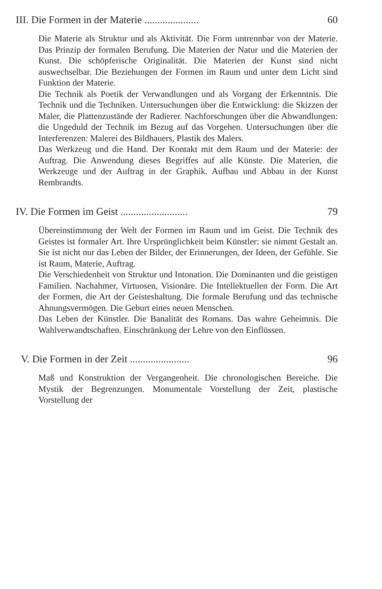III. Die Formen in der Materie ..................... 60
Die Materie als Struktur und als Aktivität. Die Form untrennbar von der Materie. Das Prinzip der formalen Berufung. Die Materien der Natur und die Materien der Kunst. Die schöpferische Originalität. Die Materien der Kunst sind nicht auswechselbar. Die Beziehungen der Formen im Raum und unter dem Licht sind Funktion der Materie.
Die Technik als Poetik der Verwandlungen und als Vorgang der Erkenntnis. Die Technik und die Techniken. Untersuchungen über die Entwicklung: die Skizzen der Maler, die Plattenzustände der Radierer. Nachforschungen über die Abwandlungen: die Ungeduld der Technik im Bezug auf das Vorgehen. Untersuchungen über die Interferenzen: Malerei des Bildhauers, Plastik des Malers.
Das Werkzeug und die Hand. Der Kontakt mit dem Raum und der Materie: der Auftrag. Die Anwendung dieses Begriffes auf alle Künste. Die Materien, die Werkzeuge und der Auftrag in der Graphik. Aufbau und Abbau in der Kunst Rembrandts.
IV. Die Formen im Geist .......................... 79
Übereinstimmung der Welt der Formen im Raum und im Geist. Die Technik des Geistes ist formaler Art. Ihre Ursprünglichkeit beim Künstler: sie nimmt Gestalt an. Sie ist nicht nur das Leben der Bilder, der Erinnerungen, der Ideen, der Gefühle. Sie ist Raum, Materie, Auftrag.
Die Verschiedenheit von Struktur und Intonation. Die Dominanten und die geistigen Familien. Nachahmer, Virtuosen, Visionäre. Die Intellektuellen der Form. Die Art der Formen, die Art der Geisteshaltung. Die formale Berufung und das technische Ahnungsvermögen. Die Geburt eines neuen Menschen.
Das Leben der Künstler. Die Banalität des Romans. Das wahre Geheimnis. Die Wahlverwandtschaften. Einschränkung der Lehre von den Einflüssen.
V. Die Formen in der Zeit ....................... 96
Maß und Konstruktion der Vergangenheit. Die chronologischen Bereiche. Die Mystik der Begrenzungen. Monumentale Vorstellung der Zeit, plastische Vorstellung der